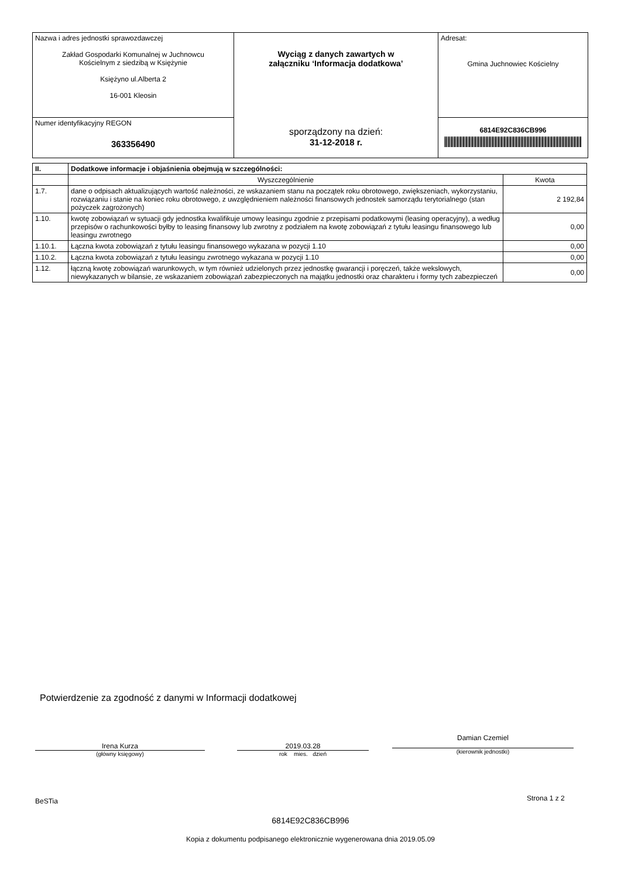| Nazwa i adres jednostki sprawozdawczej Zakład Gospodarki Komunalnej w Juchnowcu Kościelnym z siedzibą w Księżynie Księżyno ul.Alberta 2 16-001 Kleosin | Wyciąg z danych zawartych w załączniku ‘Informacja dodatkowa’ sporządzony na dzień: 31-12-2018 r. | Adresat: Gmina Juchnowiec Kościelny |
| Numer identyfikacyjny REGON 363356490 | | 6814E92C836CB996 |
| II. | Dodatkowe informacje i objaśnienia obejmują w szczególności: | |
| --- | --- | --- |
| | Wyszczególnienie | Kwota |
| 1.7. | dane o odpisach aktualizujących wartość należności, ze wskazaniem stanu na początek roku obrotowego, zwiększeniach, wykorzystaniu, rozwiązaniu i stanie na koniec roku obrotowego, z uwzględnieniem należności finansowych jednostek samorządu terytorialnego (stan pożyczek zagrożonych) | 2 192,84 |
| 1.10. | kwotę zobowiązań w sytuacji gdy jednostka kwalifikuje umowy leasingu zgodnie z przepisami podatkowymi (leasing operacyjny), a według przepisów o rachunkowości byłby to leasing finansowy lub zwrotny z podziałem na kwotę zobowiązań z tytułu leasingu finansowego lub leasingu zwrotnego | 0,00 |
| 1.10.1. | Łączna kwota zobowiązań z tytułu leasingu finansowego wykazana w pozycji 1.10 | 0,00 |
| 1.10.2. | Łączna kwota zobowiązań z tytułu leasingu zwrotnego wykazana w pozycji 1.10 | 0,00 |
| 1.12. | łączną kwotę zobowiązań warunkowych, w tym również udzielonych przez jednostkę gwarancji i poręczeń, także wekslowych, niewykazanych w bilansie, ze wskazaniem zobowiązań zabezpieczonych na majątku jednostki oraz charakteru i formy tych zabezpieczeń | 0,00 |
Potwierdzenie za zgodność z danymi w Informacji dodatkowej
Irena Kurza
(główny księgowy)
2019.03.28
rok mies. dzień
Damian Czemiel
(kierownik jednostki)
BeSTia Strona 1 z 2
6814E92C836CB996
Kopia z dokumentu podpisanego elektronicznie wygenerowana dnia 2019.05.09